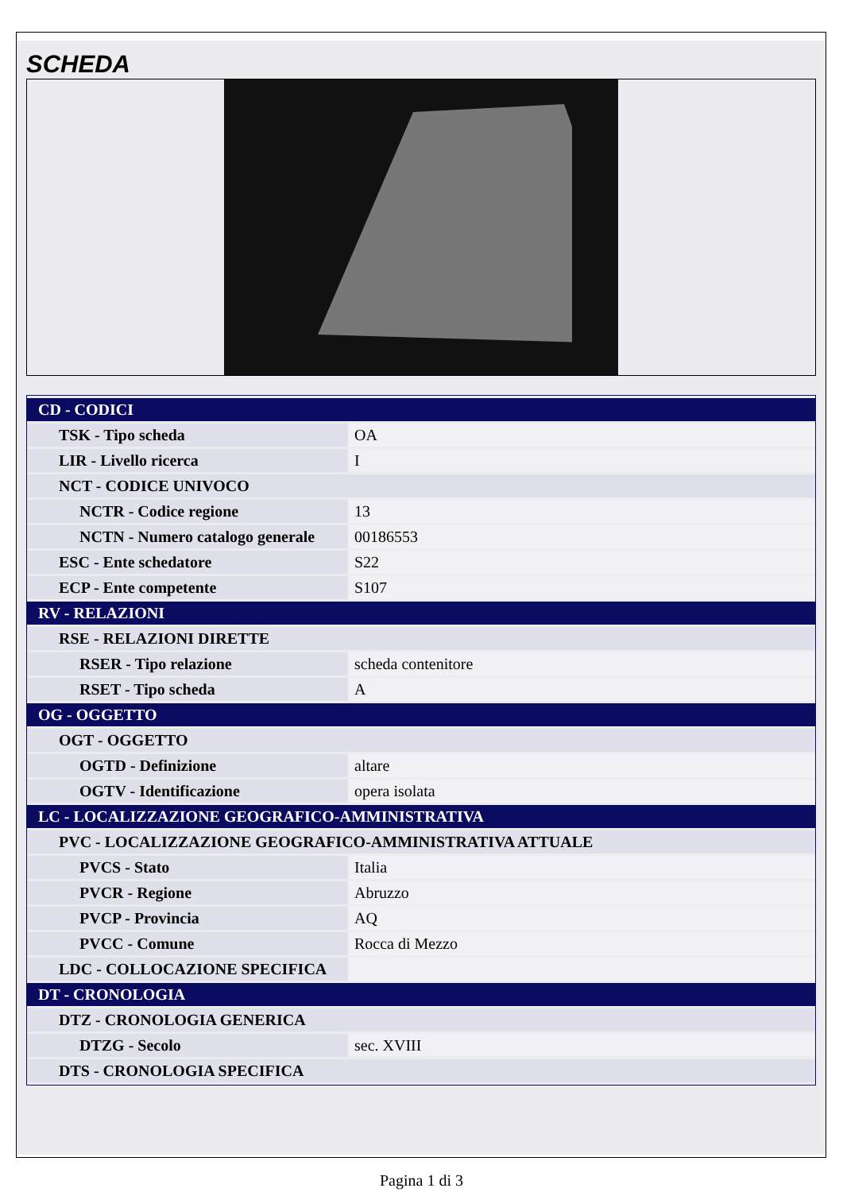SCHEDA
| CD - CODICI | |
| TSK - Tipo scheda | OA |
| LIR - Livello ricerca | I |
| NCT - CODICE UNIVOCO | |
| NCTR - Codice regione | 13 |
| NCTN - Numero catalogo generale | 00186553 |
| ESC - Ente schedatore | S22 |
| ECP - Ente competente | S107 |
| RV - RELAZIONI | |
| RSE - RELAZIONI DIRETTE | |
| RSER - Tipo relazione | scheda contenitore |
| RSET - Tipo scheda | A |
| OG - OGGETTO | |
| OGT - OGGETTO | |
| OGTD - Definizione | altare |
| OGTV - Identificazione | opera isolata |
| LC - LOCALIZZAZIONE GEOGRAFICO-AMMINISTRATIVA | |
| PVC - LOCALIZZAZIONE GEOGRAFICO-AMMINISTRATIVA ATTUALE | |
| PVCS - Stato | Italia |
| PVCR - Regione | Abruzzo |
| PVCP - Provincia | AQ |
| PVCC - Comune | Rocca di Mezzo |
| LDC - COLLOCAZIONE SPECIFICA | |
| DT - CRONOLOGIA | |
| DTZ - CRONOLOGIA GENERICA | |
| DTZG - Secolo | sec. XVIII |
| DTS - CRONOLOGIA SPECIFICA | |
Pagina 1 di 3